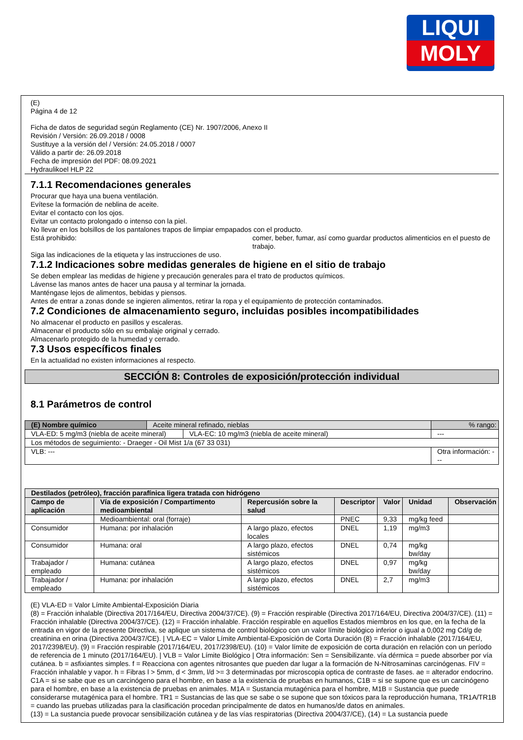LIQUI
MOLY
(E)
Página 4 de 12
Ficha de datos de seguridad según Reglamento (CE) Nr. 1907/2006, Anexo II
Revisión / Versión: 26.09.2018 / 0008
Sustituye a la versión del / Versión: 24.05.2018 / 0007
Válido a partir de: 26.09.2018
Fecha de impresión del PDF: 08.09.2021
Hydraulikoel HLP 22
7.1.1 Recomendaciones generales
Procurar que haya una buena ventilación.
Evítese la formación de neblina de aceite.
Evitar el contacto con los ojos.
Evitar un contacto prolongado o intenso con la piel.
No llevar en los bolsillos de los pantalones trapos de limpiar empapados con el producto.
Está prohibido: comer, beber, fumar, así como guardar productos alimenticios en el puesto de trabajo.
Siga las indicaciones de la etiqueta y las instrucciones de uso.
7.1.2 Indicaciones sobre medidas generales de higiene en el sitio de trabajo
Se deben emplear las medidas de higiene y precaución generales para el trato de productos químicos.
Lávense las manos antes de hacer una pausa y al terminar la jornada.
Manténgase lejos de alimentos, bebidas y piensos.
Antes de entrar a zonas donde se ingieren alimentos, retirar la ropa y el equipamiento de protección contaminados.
7.2 Condiciones de almacenamiento seguro, incluidas posibles incompatibilidades
No almacenar el producto en pasillos y escaleras.
Almacenar el producto sólo en su embalaje original y cerrado.
Almacenarlo protegido de la humedad y cerrado.
7.3 Usos específicos finales
En la actualidad no existen informaciones al respecto.
SECCIÓN 8: Controles de exposición/protección individual
8.1 Parámetros de control
| (E) Nombre químico | Aceite mineral refinado, nieblas | | % rango: |
| VLA-ED: 5 mg/m3 (niebla de aceite mineral) | | VLA-EC: 10 mg/m3 (niebla de aceite mineral) | --- |
| Los métodos de seguimiento: - Draeger - Oil Mist 1/a (67 33 031) | | | |
| VLB: --- | | | Otra información: --- |
| Destilados (petróleo), fracción parafínica ligera tratada con hidrógeno | | | | | | |
| --- | --- | --- | --- | --- | --- | --- |
| Campo de aplicación | Vía de exposición / Compartimento medioambiental | Repercusión sobre la salud | Descriptor | Valor | Unidad | Observación |
| | Medioambiental: oral (forraje) | | PNEC | 9,33 | mg/kg feed | |
| Consumidor | Humana: por inhalación | A largo plazo, efectos locales | DNEL | 1,19 | mg/m3 | |
| Consumidor | Humana: oral | A largo plazo, efectos sistémicos | DNEL | 0,74 | mg/kg bw/day | |
| Trabajador / empleado | Humana: cutánea | A largo plazo, efectos sistémicos | DNEL | 0,97 | mg/kg bw/day | |
| Trabajador / empleado | Humana: por inhalación | A largo plazo, efectos sistémicos | DNEL | 2,7 | mg/m3 | |
(E) VLA-ED = Valor Límite Ambiental-Exposición Diaria
(8) = Fracción inhalable (Directiva 2017/164/EU, Directiva 2004/37/CE). (9) = Fracción respirable (Directiva 2017/164/EU, Directiva 2004/37/CE). (11) = Fracción inhalable (Directiva 2004/37/CE). (12) = Fracción inhalable. Fracción respirable en aquellos Estados miembros en los que, en la fecha de la entrada en vigor de la presente Directiva, se aplique un sistema de control biológico con un valor límite biológico inferior o igual a 0,002 mg Cd/g de creatinina en orina (Directiva 2004/37/CE). | VLA-EC = Valor Límite Ambiental-Exposición de Corta Duración (8) = Fracción inhalable (2017/164/EU, 2017/2398/EU). (9) = Fracción respirable (2017/164/EU, 2017/2398/EU). (10) = Valor límite de exposición de corta duración en relación con un período de referencia de 1 minuto (2017/164/EU). | VLB = Valor Límite Biológico | Otra información: Sen = Sensibilizante. vía dérmica = puede absorber por vía cutánea. b = asfixiantes simples. f = Reacciona con agentes nitrosantes que pueden dar lugar a la formación de N-Nitrosaminas carcinógenas. FIV = Fracción inhalable y vapor. h = Fibras l > 5mm, d < 3mm, l/d >= 3 determinadas por microscopia optica de contraste de fases. ae = alterador endocrino. C1A = si se sabe que es un carcinógeno para el hombre, en base a la existencia de pruebas en humanos, C1B = si se supone que es un carcinógeno para el hombre, en base a la existencia de pruebas en animales. M1A = Sustancia mutagénica para el hombre, M1B = Sustancia que puede considerarse mutagénica para el hombre. TR1 = Sustancias de las que se sabe o se supone que son tóxicos para la reproducción humana, TR1A/TR1B = cuando las pruebas utilizadas para la clasificación procedan principalmente de datos en humanos/de datos en animales.
(13) = La sustancia puede provocar sensibilización cutánea y de las vías respiratorias (Directiva 2004/37/CE), (14) = La sustancia puede